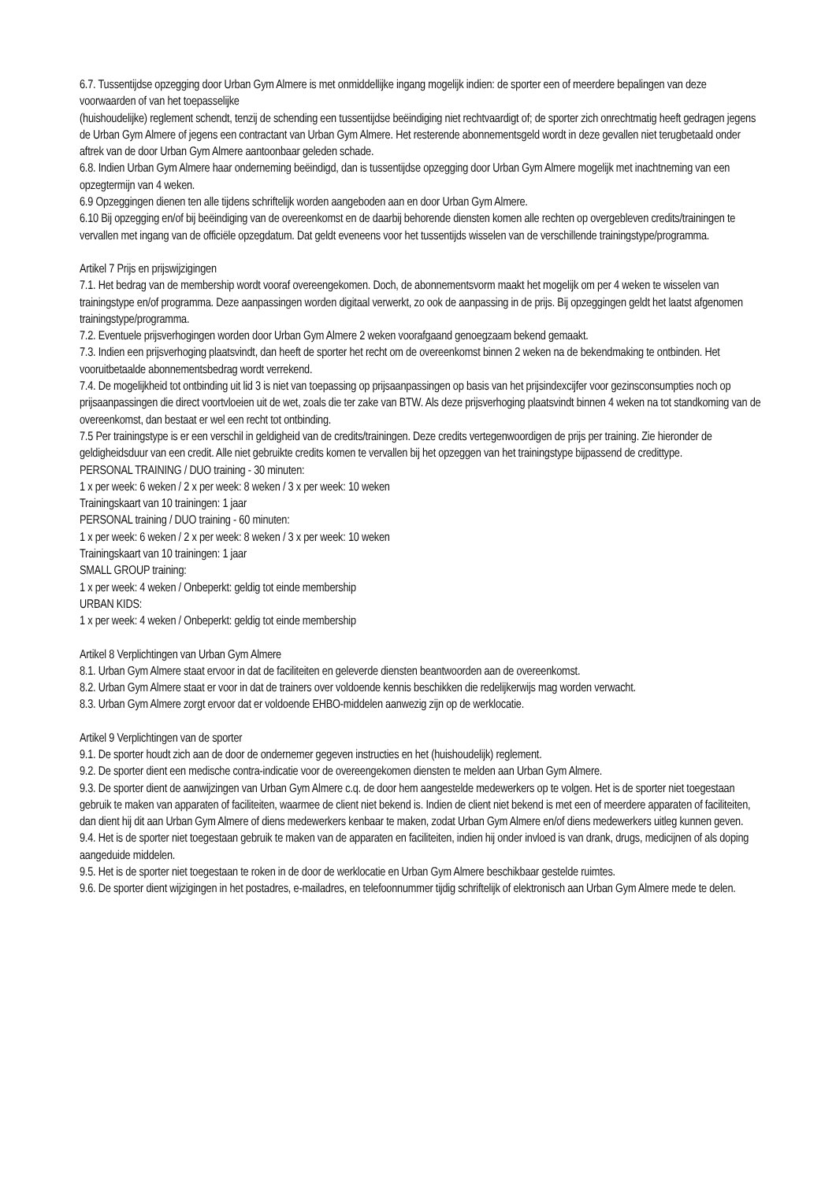6.7. Tussentijdse opzegging door Urban Gym Almere is met onmiddellijke ingang mogelijk indien: de sporter een of meerdere bepalingen van deze voorwaarden of van het toepasselijke
(huishoudelijke) reglement schendt, tenzij de schending een tussentijdse beëindiging niet rechtvaardigt of; de sporter zich onrechtmatig heeft gedragen jegens de Urban Gym Almere of jegens een contractant van Urban Gym Almere. Het resterende abonnementsgeld wordt in deze gevallen niet terugbetaald onder aftrek van de door Urban Gym Almere aantoonbaar geleden schade.
6.8. Indien Urban Gym Almere haar onderneming beëindigd, dan is tussentijdse opzegging door Urban Gym Almere mogelijk met inachtneming van een opzegtermijn van 4 weken.
6.9 Opzeggingen dienen ten alle tijdens schriftelijk worden aangeboden aan en door Urban Gym Almere.
6.10 Bij opzegging en/of bij beëindiging van de overeenkomst en de daarbij behorende diensten komen alle rechten op overgebleven credits/trainingen te vervallen met ingang van de officiële opzegdatum. Dat geldt eveneens voor het tussentijds wisselen van de verschillende trainingstype/programma.
Artikel 7 Prijs en prijswijzigingen
7.1. Het bedrag van de membership wordt vooraf overeengekomen. Doch, de abonnementsvorm maakt het mogelijk om per 4 weken te wisselen van trainingstype en/of programma. Deze aanpassingen worden digitaal verwerkt, zo ook de aanpassing in de prijs. Bij opzeggingen geldt het laatst afgenomen trainingstype/programma.
7.2. Eventuele prijsverhogingen worden door Urban Gym Almere 2 weken voorafgaand genoegzaam bekend gemaakt.
7.3. Indien een prijsverhoging plaatsvindt, dan heeft de sporter het recht om de overeenkomst binnen 2 weken na de bekendmaking te ontbinden. Het vooruitbetaalde abonnementsbedrag wordt verrekend.
7.4. De mogelijkheid tot ontbinding uit lid 3 is niet van toepassing op prijsaanpassingen op basis van het prijsindexcijfer voor gezinsconsumpties noch op prijsaanpassingen die direct voortvloeien uit de wet, zoals die ter zake van BTW. Als deze prijsverhoging plaatsvindt binnen 4 weken na tot standkoming van de overeenkomst, dan bestaat er wel een recht tot ontbinding.
7.5 Per trainingstype is er een verschil in geldigheid van de credits/trainingen. Deze credits vertegenwoordigen de prijs per training. Zie hieronder de geldigheidsduur van een credit. Alle niet gebruikte credits komen te vervallen bij het opzeggen van het trainingstype bijpassend de credittype.
PERSONAL TRAINING / DUO training - 30 minuten:
1 x per week: 6 weken / 2 x per week: 8 weken / 3 x per week: 10 weken
Trainingskaart van 10 trainingen: 1 jaar
PERSONAL training / DUO training - 60 minuten:
1 x per week: 6 weken / 2 x per week: 8 weken / 3 x per week: 10 weken
Trainingskaart van 10 trainingen: 1 jaar
SMALL GROUP training:
1 x per week: 4 weken / Onbeperkt: geldig tot einde membership
URBAN KIDS:
1 x per week: 4 weken / Onbeperkt: geldig tot einde membership
Artikel 8 Verplichtingen van Urban Gym Almere
8.1. Urban Gym Almere staat ervoor in dat de faciliteiten en geleverde diensten beantwoorden aan de overeenkomst.
8.2. Urban Gym Almere staat er voor in dat de trainers over voldoende kennis beschikken die redelijkerwijs mag worden verwacht.
8.3. Urban Gym Almere zorgt ervoor dat er voldoende EHBO-middelen aanwezig zijn op de werklocatie.
Artikel 9 Verplichtingen van de sporter
9.1. De sporter houdt zich aan de door de ondernemer gegeven instructies en het (huishoudelijk) reglement.
9.2. De sporter dient een medische contra-indicatie voor de overeengekomen diensten te melden aan Urban Gym Almere.
9.3. De sporter dient de aanwijzingen van Urban Gym Almere c.q. de door hem aangestelde medewerkers op te volgen. Het is de sporter niet toegestaan gebruik te maken van apparaten of faciliteiten, waarmee de client niet bekend is. Indien de client niet bekend is met een of meerdere apparaten of faciliteiten, dan dient hij dit aan Urban Gym Almere of diens medewerkers kenbaar te maken, zodat Urban Gym Almere en/of diens medewerkers uitleg kunnen geven.
9.4. Het is de sporter niet toegestaan gebruik te maken van de apparaten en faciliteiten, indien hij onder invloed is van drank, drugs, medicijnen of als doping aangeduide middelen.
9.5. Het is de sporter niet toegestaan te roken in de door de werklocatie en Urban Gym Almere beschikbaar gestelde ruimtes.
9.6. De sporter dient wijzigingen in het postadres, e-mailadres, en telefoonnummer tijdig schriftelijk of elektronisch aan Urban Gym Almere mede te delen.